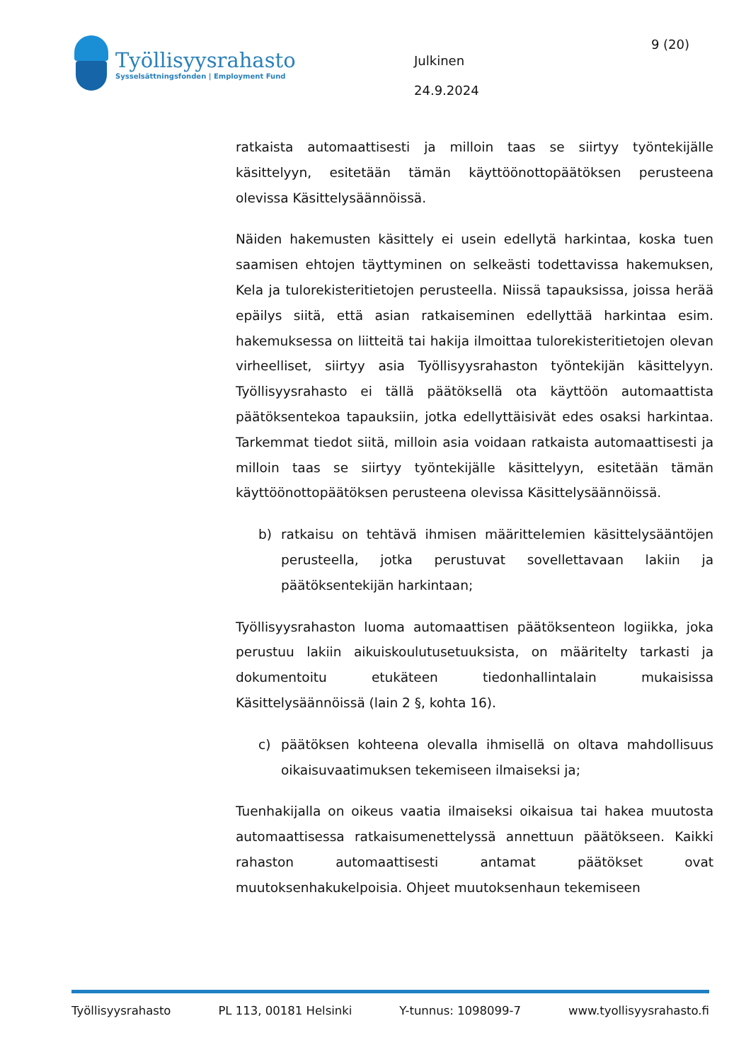Työllisyysrahasto
Sysselsättningsfonden | Employment Fund
9 (20)
Julkinen
24.9.2024
ratkaista automaattisesti ja milloin taas se siirtyy työntekijälle käsittelyyn, esitetään tämän käyttöönottopäätöksen perusteena olevissa Käsittelysäännöissä.
Näiden hakemusten käsittely ei usein edellytä harkintaa, koska tuen saamisen ehtojen täyttyminen on selkeästi todettavissa hakemuksen, Kela ja tulorekisteritietojen perusteella. Niissä tapauksissa, joissa herää epäilys siitä, että asian ratkaiseminen edellyttää harkintaa esim. hakemuksessa on liitteitä tai hakija ilmoittaa tulorekisteritietojen olevan virheelliset, siirtyy asia Työllisyysrahaston työntekijän käsittelyyn. Työllisyysrahasto ei tällä päätöksellä ota käyttöön automaattista päätöksentekoa tapauksiin, jotka edellyttäisivät edes osaksi harkintaa. Tarkemmat tiedot siitä, milloin asia voidaan ratkaista automaattisesti ja milloin taas se siirtyy työntekijälle käsittelyyn, esitetään tämän käyttöönottopäätöksen perusteena olevissa Käsittelysäännöissä.
b) ratkaisu on tehtävä ihmisen määrittelemien käsittelysääntöjen perusteella, jotka perustuvat sovellettavaan lakiin ja päätöksentekijän harkintaan;
Työllisyysrahaston luoma automaattisen päätöksenteon logiikka, joka perustuu lakiin aikuiskoulutusetuuksista, on määritelty tarkasti ja dokumentoitu etukäteen tiedonhallintalain mukaisissa Käsittelysäännöissä (lain 2 §, kohta 16).
c) päätöksen kohteena olevalla ihmisellä on oltava mahdollisuus oikaisuvaatimuksen tekemiseen ilmaiseksi ja;
Tuenhakijalla on oikeus vaatia ilmaiseksi oikaisua tai hakea muutosta automaattisessa ratkaisumenettelyssä annettuun päätökseen. Kaikki rahaston automaattisesti antamat päätökset ovat muutoksenhakukelpoisia. Ohjeet muutoksenhaun tekemiseen
Työllisyysrahasto PL 113, 00181 Helsinki Y-tunnus: 1098099-7 www.tyollisyysrahasto.fi